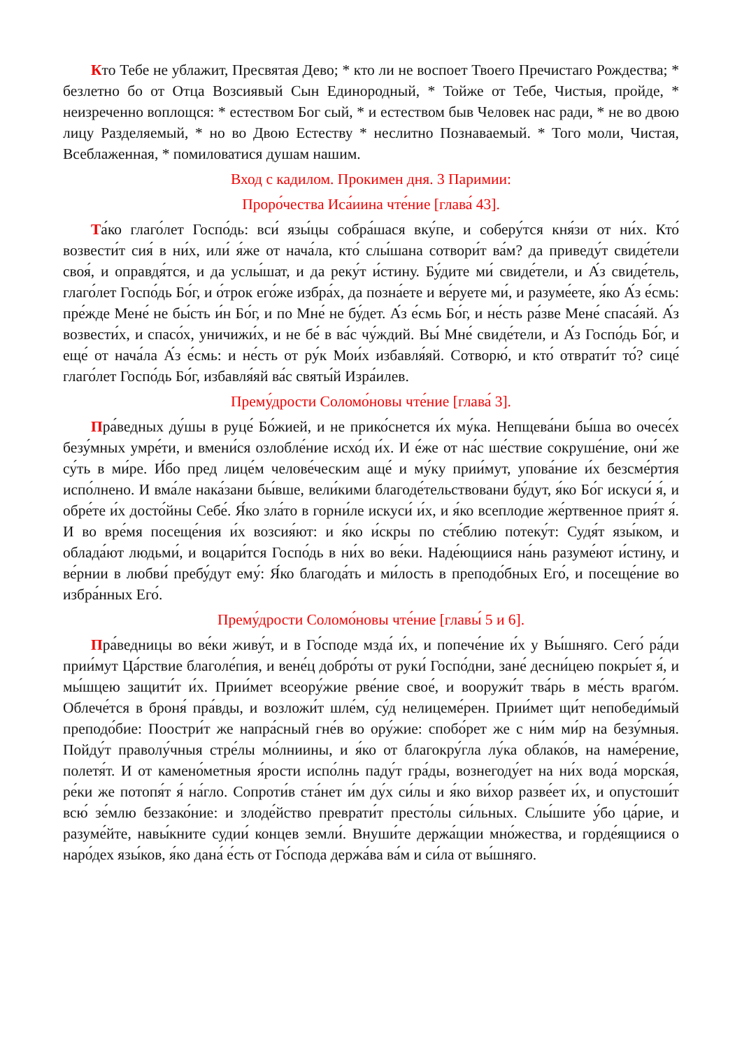Кто Тебе не ублажит, Пресвятая Дево; * кто ли не воспоет Твоего Пречистаго Рождества; * безлетно бо от Отца Возсиявый Сын Единородный, * Тойже от Тебе, Чистыя, пройде, * неизреченно воплощся: * естеством Бог сый, * и естеством быв Человек нас ради, * не во двою лицу Разделяемый, * но во Двою Естеству * неслитно Познаваемый. * Того моли, Чистая, Всеблаженная, * помиловатися душам нашим.
Вход с кадилом. Прокимен дня. 3 Паримии:
Проро́чества Иса́иина чте́ние [глава́ 43].
Та́ко глаго́лет Госпо́дь: вси́ язы́цы собра́шася вку́пе, и соберу́тся кня́зи от ни́х. Кто́ возвести́т сия́ в ни́х, или́ я́же от нача́ла, кто́ слы́шана сотвори́т ва́м? да приведу́т свиде́тели своя́, и оправдя́тся, и да услы́шат, и да реку́т и́стину. Бу́дите ми́ свиде́тели, и А́з свиде́тель, глаго́лет Госпо́дь Бо́г, и о́трок его́же избра́х, да позна́ете и ве́руете ми́, и разуме́ете, я́ко А́з е́смь: пре́жде Мене́ не бы́сть и́н Бо́г, и по Мне́ не бу́дет. А́з е́смь Бо́г, и не́сть ра́зве Мене́ спаса́яй. А́з возвести́х, и спасо́х, уничижи́х, и не бе́ в ва́с чу́ждий. Вы́ Мне́ свиде́тели, и А́з Госпо́дь Бо́г, и еще́ от нача́ла А́з е́смь: и не́сть от ру́к Мои́х избавля́яй. Сотворю́, и кто́ отврати́т то́? сице́ глаго́лет Госпо́дь Бо́г, избавля́яй ва́с святы́й Изра́илев.
Прему́дрости Соломо́новы чте́ние [глава́ 3].
Пра́ведных ду́шы в руце́ Бо́жией, и не прико́снется и́х му́ка. Непщева́ни бы́ша во очесе́х безу́мных умре́ти, и вмени́ся озлобле́ние исхо́д и́х. И е́же от на́с ше́ствие сокруше́ние, они́ же су́ть в ми́ре. И́бо пред лице́м челове́ческим аще́ и му́ку прии́мут, упова́ние и́х безсме́ртия испо́лнено. И вма́ле нака́зани бы́вше, вели́кими благоде́тельствовани бу́дут, я́ко Бо́г искуси́ я́, и обре́те и́х досто́йны Себе́. Я́ко зла́то в горни́ле искуси́ и́х, и я́ко всеплодие же́ртвенное прия́т я́. И во вре́мя посеще́ния и́х возсия́ют: и я́ко и́скры по сте́блию потеку́т: Судя́т язы́ком, и облада́ют людьми́, и воцари́тся Госпо́дь в ни́х во ве́ки. Наде́ющиися на́нь разуме́ют и́стину, и ве́рнии в любви́ пребу́дут ему́: Я́ко благода́ть и ми́лость в преподо́бных Его́, и посеще́ние во избра́нных Его́.
Прему́дрости Соломо́новы чте́ние [главы́ 5 и 6].
Пра́ведницы во ве́ки живу́т, и в Го́споде мзда́ и́х, и попече́ние и́х у Вы́шняго. Сего́ ра́ди прии́мут Ца́рствие благоле́пия, и вене́ц добро́ты от руки́ Госпо́дни, зане́ десни́цею покры́ет я́, и мы́шцею защити́т и́х. Прии́мет всеору́жие рве́ние свое́, и вооружи́т тва́рь в ме́сть враго́м. Облече́тся в броня́ пра́вды, и возложи́т шле́м, су́д нелицеме́рен. Прии́мет щи́т непобеди́мый преподо́бие: Поостри́т же напра́сный гне́в во ору́жие: спобо́рет же с ни́м ми́р на безу́мныя. Пойду́т праволу́чныя стре́лы мо́лниины, и я́ко от благокру́гла лу́ка облако́в, на наме́рение, полетя́т. И от камено́метныя я́рости испо́лнь паду́т гра́ды, вознегоду́ет на ни́х вода́ морска́я, ре́ки же потопя́т я́ на́гло. Сопроти́в ста́нет и́м ду́х си́лы и я́ко ви́хор разве́ет и́х, и опустоши́т всю́ зе́млю беззако́ние: и злоде́йство преврати́т престо́лы си́льных. Слы́шите у́бо ца́рие, и разуме́йте, навы́кните судии́ концев земли́. Внуши́те держа́щии мно́жества, и горде́ящиися о наро́дех язы́ков, я́ко дана́ е́сть от Го́спода держа́ва ва́м и си́ла от вы́шняго.